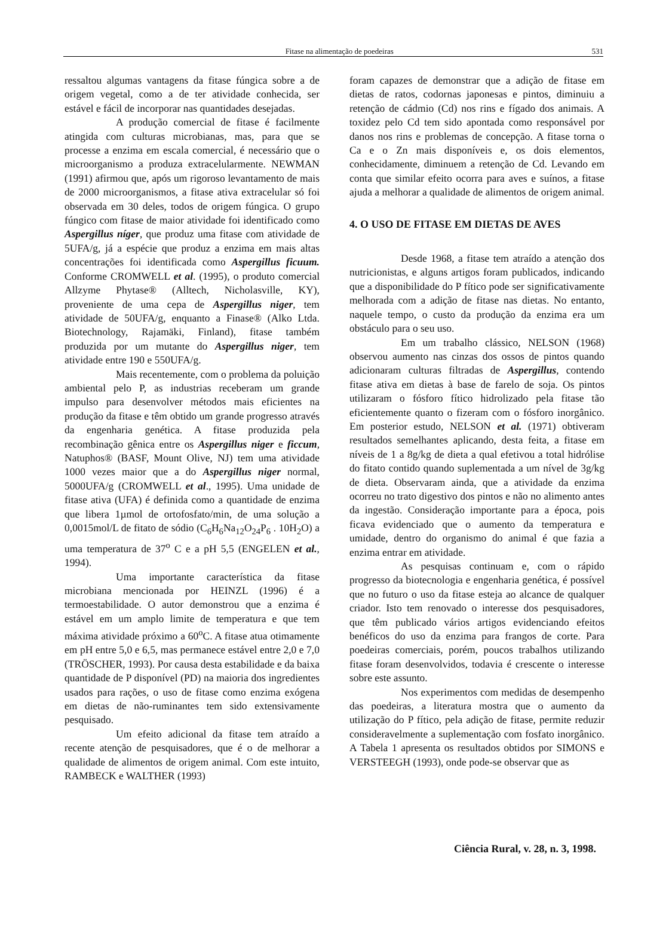Fitase na alimentação de poedeiras 531
ressaltou algumas vantagens da fitase fúngica sobre a de origem vegetal, como a de ter atividade conhecida, ser estável e fácil de incorporar nas quantidades desejadas.
A produção comercial de fitase é facilmente atingida com culturas microbianas, mas, para que se processe a enzima em escala comercial, é necessário que o microorganismo a produza extracelularmente. NEWMAN (1991) afirmou que, após um rigoroso levantamento de mais de 2000 microorganismos, a fitase ativa extracelular só foi observada em 30 deles, todos de origem fúngica. O grupo fúngico com fitase de maior atividade foi identificado como Aspergillus níger, que produz uma fitase com atividade de 5UFA/g, já a espécie que produz a enzima em mais altas concentrações foi identificada como Aspergillus ficuum. Conforme CROMWELL et al. (1995), o produto comercial Allzyme Phytase® (Alltech, Nicholasville, KY), proveniente de uma cepa de Aspergillus niger, tem atividade de 50UFA/g, enquanto a Finase® (Alko Ltda. Biotechnology, Rajamäki, Finland), fitase também produzida por um mutante do Aspergillus niger, tem atividade entre 190 e 550UFA/g.
Mais recentemente, com o problema da poluição ambiental pelo P, as industrias receberam um grande impulso para desenvolver métodos mais eficientes na produção da fitase e têm obtido um grande progresso através da engenharia genética. A fitase produzida pela recombinação gênica entre os Aspergillus niger e ficcum, Natuphos® (BASF, Mount Olive, NJ) tem uma atividade 1000 vezes maior que a do Aspergillus niger normal, 5000UFA/g (CROMWELL et al., 1995). Uma unidade de fitase ativa (UFA) é definida como a quantidade de enzima que libera 1µmol de ortofosfato/min, de uma solução a 0,0015mol/L de fitato de sódio (C<sub>6</sub>H<sub>6</sub>Na<sub>12</sub>O<sub>24</sub>P<sub>6</sub> . 10H<sub>2</sub>O) a uma temperatura de 37<sup>o</sup> C e a pH 5,5 (ENGELEN et al., 1994).
Uma importante característica da fitase microbiana mencionada por HEINZL (1996) é a termoestabilidade. O autor demonstrou que a enzima é estável em um amplo limite de temperatura e que tem máxima atividade próximo a 60<sup>o</sup>C. A fitase atua otimamente em pH entre 5,0 e 6,5, mas permanece estável entre 2,0 e 7,0 (TRÖSCHER, 1993). Por causa desta estabilidade e da baixa quantidade de P disponível (PD) na maioria dos ingredientes usados para rações, o uso de fitase como enzima exógena em dietas de não-ruminantes tem sido extensivamente pesquisado.
Um efeito adicional da fitase tem atraído a recente atenção de pesquisadores, que é o de melhorar a qualidade de alimentos de origem animal. Com este intuito, RAMBECK e WALTHER (1993)
foram capazes de demonstrar que a adição de fitase em dietas de ratos, codornas japonesas e pintos, diminuiu a retenção de cádmio (Cd) nos rins e fígado dos animais. A toxidez pelo Cd tem sido apontada como responsável por danos nos rins e problemas de concepção. A fitase torna o Ca e o Zn mais disponíveis e, os dois elementos, conhecidamente, diminuem a retenção de Cd. Levando em conta que similar efeito ocorra para aves e suínos, a fitase ajuda a melhorar a qualidade de alimentos de origem animal.
4. O USO DE FITASE EM DIETAS DE AVES
Desde 1968, a fitase tem atraído a atenção dos nutricionistas, e alguns artigos foram publicados, indicando que a disponibilidade do P fítico pode ser significativamente melhorada com a adição de fitase nas dietas. No entanto, naquele tempo, o custo da produção da enzima era um obstáculo para o seu uso.
Em um trabalho clássico, NELSON (1968) observou aumento nas cinzas dos ossos de pintos quando adicionaram culturas filtradas de Aspergillus, contendo fitase ativa em dietas à base de farelo de soja. Os pintos utilizaram o fósforo fítico hidrolizado pela fitase tão eficientemente quanto o fizeram com o fósforo inorgânico. Em posterior estudo, NELSON et al. (1971) obtiveram resultados semelhantes aplicando, desta feita, a fitase em níveis de 1 a 8g/kg de dieta a qual efetivou a total hidrólise do fitato contido quando suplementada a um nível de 3g/kg de dieta. Observaram ainda, que a atividade da enzima ocorreu no trato digestivo dos pintos e não no alimento antes da ingestão. Consideração importante para a época, pois ficava evidenciado que o aumento da temperatura e umidade, dentro do organismo do animal é que fazia a enzima entrar em atividade.
As pesquisas continuam e, com o rápido progresso da biotecnologia e engenharia genética, é possível que no futuro o uso da fitase esteja ao alcance de qualquer criador. Isto tem renovado o interesse dos pesquisadores, que têm publicado vários artigos evidenciando efeitos benéficos do uso da enzima para frangos de corte. Para poedeiras comerciais, porém, poucos trabalhos utilizando fitase foram desenvolvidos, todavia é crescente o interesse sobre este assunto.
Nos experimentos com medidas de desempenho das poedeiras, a literatura mostra que o aumento da utilização do P fítico, pela adição de fitase, permite reduzir consideravelmente a suplementação com fosfato inorgânico. A Tabela 1 apresenta os resultados obtidos por SIMONS e VERSTEEGH (1993), onde pode-se observar que as
Ciência Rural, v. 28, n. 3, 1998.